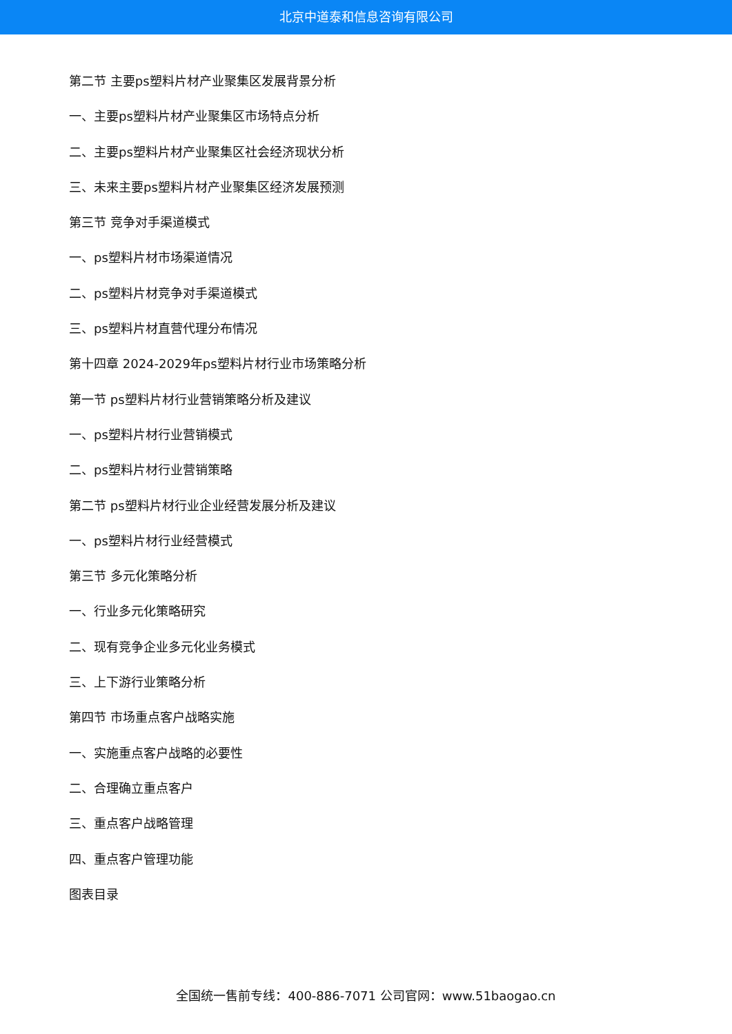北京中道泰和信息咨询有限公司
第二节 主要ps塑料片材产业聚集区发展背景分析
一、主要ps塑料片材产业聚集区市场特点分析
二、主要ps塑料片材产业聚集区社会经济现状分析
三、未来主要ps塑料片材产业聚集区经济发展预测
第三节 竞争对手渠道模式
一、ps塑料片材市场渠道情况
二、ps塑料片材竞争对手渠道模式
三、ps塑料片材直营代理分布情况
第十四章 2024-2029年ps塑料片材行业市场策略分析
第一节 ps塑料片材行业营销策略分析及建议
一、ps塑料片材行业营销模式
二、ps塑料片材行业营销策略
第二节 ps塑料片材行业企业经营发展分析及建议
一、ps塑料片材行业经营模式
第三节 多元化策略分析
一、行业多元化策略研究
二、现有竞争企业多元化业务模式
三、上下游行业策略分析
第四节 市场重点客户战略实施
一、实施重点客户战略的必要性
二、合理确立重点客户
三、重点客户战略管理
四、重点客户管理功能
图表目录
全国统一售前专线：400-886-7071 公司官网：www.51baogao.cn